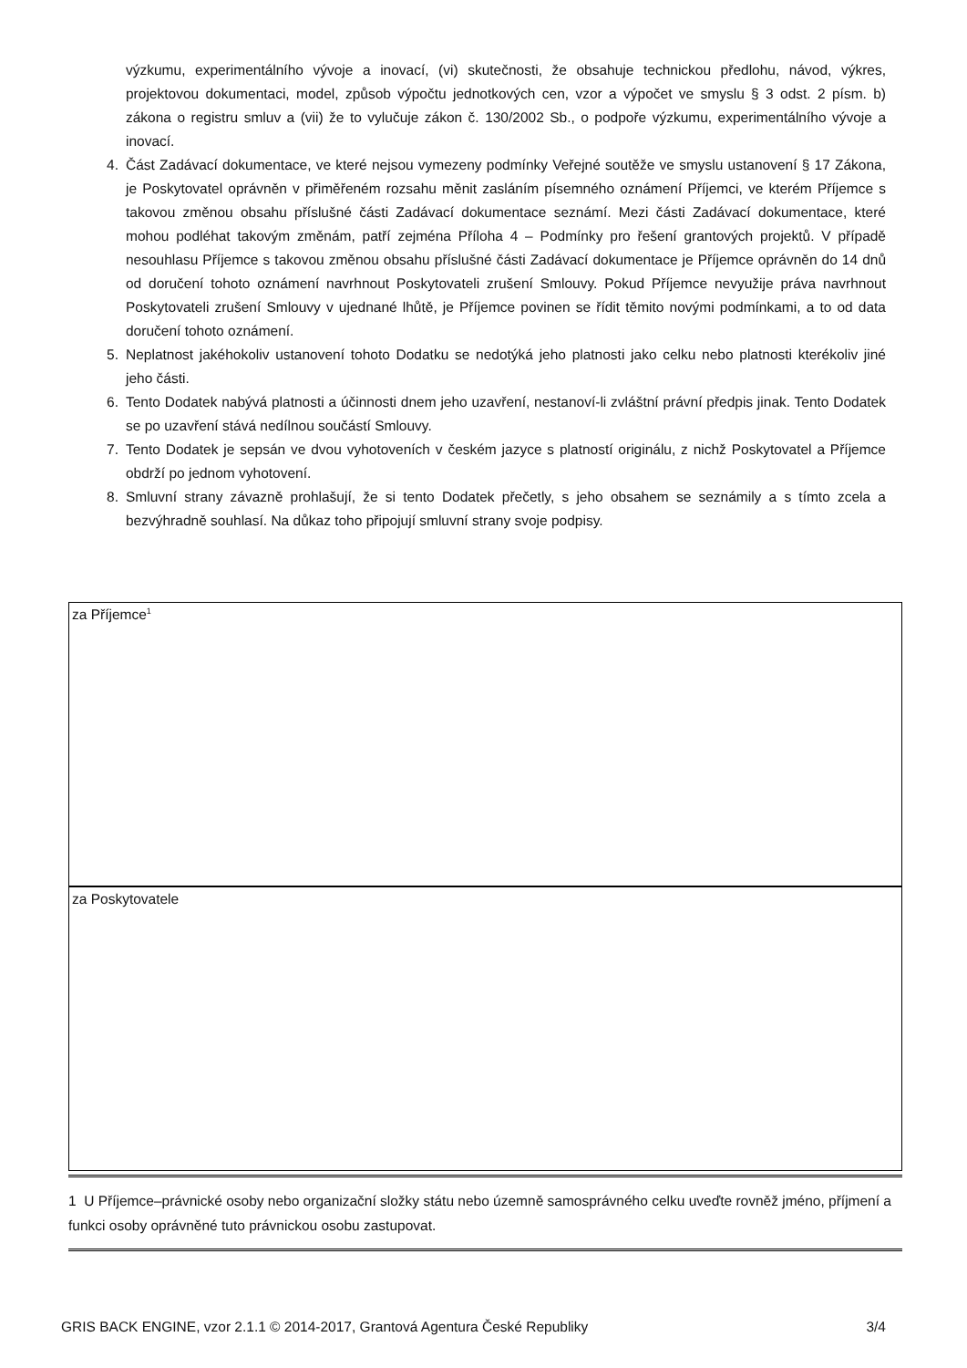výzkumu, experimentálního vývoje a inovací, (vi) skutečnosti, že obsahuje technickou předlohu, návod, výkres, projektovou dokumentaci, model, způsob výpočtu jednotkových cen, vzor a výpočet ve smyslu § 3 odst. 2 písm. b) zákona o registru smluv a (vii) že to vylučuje zákon č. 130/2002 Sb., o podpoře výzkumu, experimentálního vývoje a inovací.
4. Část Zadávací dokumentace, ve které nejsou vymezeny podmínky Veřejné soutěže ve smyslu ustanovení § 17 Zákona, je Poskytovatel oprávněn v přiměřeném rozsahu měnit zasláním písemného oznámení Příjemci, ve kterém Příjemce s takovou změnou obsahu příslušné části Zadávací dokumentace seznámí. Mezi části Zadávací dokumentace, které mohou podléhat takovým změnám, patří zejména Příloha 4 – Podmínky pro řešení grantových projektů. V případě nesouhlasu Příjemce s takovou změnou obsahu příslušné části Zadávací dokumentace je Příjemce oprávněn do 14 dnů od doručení tohoto oznámení navrhnout Poskytovateli zrušení Smlouvy. Pokud Příjemce nevyužije práva navrhnout Poskytovateli zrušení Smlouvy v ujednané lhůtě, je Příjemce povinen se řídit těmito novými podmínkami, a to od data doručení tohoto oznámení.
5. Neplatnost jakéhokoliv ustanovení tohoto Dodatku se nedotýká jeho platnosti jako celku nebo platnosti kterékoliv jiné jeho části.
6. Tento Dodatek nabývá platnosti a účinnosti dnem jeho uzavření, nestanoví-li zvláštní právní předpis jinak. Tento Dodatek se po uzavření stává nedílnou součástí Smlouvy.
7. Tento Dodatek je sepsán ve dvou vyhotoveních v českém jazyce s platností originálu, z nichž Poskytovatel a Příjemce obdrží po jednom vyhotovení.
8. Smluvní strany závazně prohlašují, že si tento Dodatek přečetly, s jeho obsahem se seznámily a s tímto zcela a bezvýhradně souhlasí. Na důkaz toho připojují smluvní strany svoje podpisy.
za Příjemce<sup>1</sup>
za Poskytovatele
1 U Příjemce–právnické osoby nebo organizační složky státu nebo územně samosprávného celku uveďte rovněž jméno, příjmení a funkci osoby oprávněné tuto právnickou osobu zastupovat.
GRIS BACK ENGINE, vzor 2.1.1 © 2014-2017, Grantová Agentura České Republiky 3/4